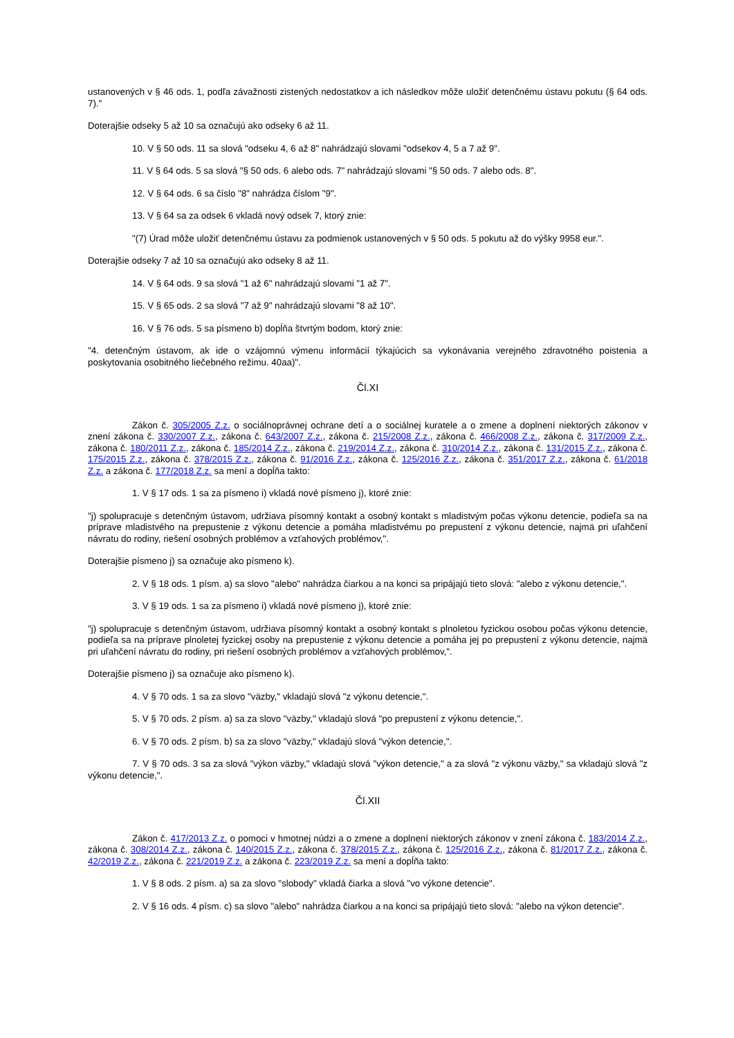ustanovených v § 46 ods. 1, podľa závažnosti zistených nedostatkov a ich následkov môže uložiť detenčnému ústavu pokutu (§ 64 ods. 7)."
Doterajšie odseky 5 až 10 sa označujú ako odseky 6 až 11.
10. V § 50 ods. 11 sa slová "odseku 4, 6 až 8" nahrádzajú slovami "odsekov 4, 5 a 7 až 9".
11. V § 64 ods. 5 sa slová "§ 50 ods. 6 alebo ods. 7" nahrádzajú slovami "§ 50 ods. 7 alebo ods. 8".
12. V § 64 ods. 6 sa číslo "8" nahrádza číslom "9".
13. V § 64 sa za odsek 6 vkladá nový odsek 7, ktorý znie:
"(7) Úrad môže uložiť detenčnému ústavu za podmienok ustanovených v § 50 ods. 5 pokutu až do výšky 9958 eur.".
Doterajšie odseky 7 až 10 sa označujú ako odseky 8 až 11.
14. V § 64 ods. 9 sa slová "1 až 6" nahrádzajú slovami "1 až 7".
15. V § 65 ods. 2 sa slová "7 až 9" nahrádzajú slovami "8 až 10".
16. V § 76 ods. 5 sa písmeno b) dopĺňa štvrtým bodom, ktorý znie:
"4. detenčným ústavom, ak ide o vzájomnú výmenu informácií týkajúcich sa vykonávania verejného zdravotného poistenia a poskytovania osobitného liečebného režimu. 40aa)".
Čl.XI
Zákon č. 305/2005 Z.z. o sociálnoprávnej ochrane detí a o sociálnej kuratele a o zmene a doplnení niektorých zákonov v znení zákona č. 330/2007 Z.z., zákona č. 643/2007 Z.z., zákona č. 215/2008 Z.z., zákona č. 466/2008 Z.z., zákona č. 317/2009 Z.z., zákona č. 180/2011 Z.z., zákona č. 185/2014 Z.z., zákona č. 219/2014 Z.z., zákona č. 310/2014 Z.z., zákona č. 131/2015 Z.z., zákona č. 175/2015 Z.z., zákona č. 378/2015 Z.z., zákona č. 91/2016 Z.z., zákona č. 125/2016 Z.z., zákona č. 351/2017 Z.z., zákona č. 61/2018 Z.z. a zákona č. 177/2018 Z.z. sa mení a dopĺňa takto:
1. V § 17 ods. 1 sa za písmeno i) vkladá nové písmeno j), ktoré znie:
"j) spolupracuje s detenčným ústavom, udržiava písomný kontakt a osobný kontakt s mladistvým počas výkonu detencie, podieľa sa na príprave mladistvého na prepustenie z výkonu detencie a pomáha mladistvému po prepustení z výkonu detencie, najmä pri uľahčení návratu do rodiny, riešení osobných problémov a vzťahových problémov,".
Doterajšie písmeno j) sa označuje ako písmeno k).
2. V § 18 ods. 1 písm. a) sa slovo "alebo" nahrádza čiarkou a na konci sa pripájajú tieto slová: "alebo z výkonu detencie,".
3. V § 19 ods. 1 sa za písmeno i) vkladá nové písmeno j), ktoré znie:
"j) spolupracuje s detenčným ústavom, udržiava písomný kontakt a osobný kontakt s plnoletou fyzickou osobou počas výkonu detencie, podieľa sa na príprave plnoletej fyzickej osoby na prepustenie z výkonu detencie a pomáha jej po prepustení z výkonu detencie, najmä pri uľahčení návratu do rodiny, pri riešení osobných problémov a vzťahových problémov,".
Doterajšie písmeno j) sa označuje ako písmeno k).
4. V § 70 ods. 1 sa za slovo "väzby," vkladajú slová "z výkonu detencie,".
5. V § 70 ods. 2 písm. a) sa za slovo "väzby," vkladajú slová "po prepustení z výkonu detencie,".
6. V § 70 ods. 2 písm. b) sa za slovo "väzby," vkladajú slová "výkon detencie,".
7. V § 70 ods. 3 sa za slová "výkon väzby," vkladajú slová "výkon detencie," a za slová "z výkonu väzby," sa vkladajú slová "z výkonu detencie,".
Čl.XII
Zákon č. 417/2013 Z.z. o pomoci v hmotnej núdzi a o zmene a doplnení niektorých zákonov v znení zákona č. 183/2014 Z.z., zákona č. 308/2014 Z.z., zákona č. 140/2015 Z.z., zákona č. 378/2015 Z.z., zákona č. 125/2016 Z.z., zákona č. 81/2017 Z.z., zákona č. 42/2019 Z.z., zákona č. 221/2019 Z.z. a zákona č. 223/2019 Z.z. sa mení a dopĺňa takto:
1. V § 8 ods. 2 písm. a) sa za slovo "slobody" vkladá čiarka a slová "vo výkone detencie".
2. V § 16 ods. 4 písm. c) sa slovo "alebo" nahrádza čiarkou a na konci sa pripájajú tieto slová: "alebo na výkon detencie".